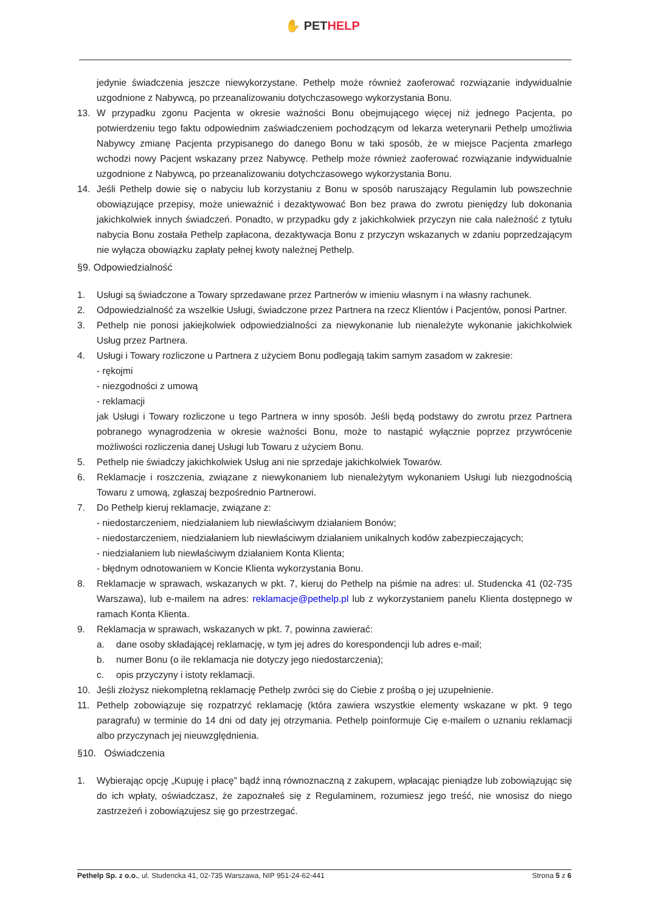✋ PETHELP
jedynie świadczenia jeszcze niewykorzystane. Pethelp może również zaoferować rozwiązanie indywidualnie uzgodnione z Nabywcą, po przeanalizowaniu dotychczasowego wykorzystania Bonu.
13. W przypadku zgonu Pacjenta w okresie ważności Bonu obejmującego więcej niż jednego Pacjenta, po potwierdzeniu tego faktu odpowiednim zaświadczeniem pochodzącym od lekarza weterynarii Pethelp umożliwia Nabywcy zmianę Pacjenta przypisanego do danego Bonu w taki sposób, że w miejsce Pacjenta zmarłego wchodzi nowy Pacjent wskazany przez Nabywcę. Pethelp może również zaoferować rozwiązanie indywidualnie uzgodnione z Nabywcą, po przeanalizowaniu dotychczasowego wykorzystania Bonu.
14. Jeśli Pethelp dowie się o nabyciu lub korzystaniu z Bonu w sposób naruszający Regulamin lub powszechnie obowiązujące przepisy, może unieważnić i dezaktywować Bon bez prawa do zwrotu pieniędzy lub dokonania jakichkolwiek innych świadczeń. Ponadto, w przypadku gdy z jakichkolwiek przyczyn nie cała należność z tytułu nabycia Bonu została Pethelp zapłacona, dezaktywacja Bonu z przyczyn wskazanych w zdaniu poprzedzającym nie wyłącza obowiązku zapłaty pełnej kwoty należnej Pethelp.
§9. Odpowiedzialność
1. Usługi są świadczone a Towary sprzedawane przez Partnerów w imieniu własnym i na własny rachunek.
2. Odpowiedzialność za wszelkie Usługi, świadczone przez Partnera na rzecz Klientów i Pacjentów, ponosi Partner.
3. Pethelp nie ponosi jakiejkolwiek odpowiedzialności za niewykonanie lub nienależyte wykonanie jakichkolwiek Usług przez Partnera.
4. Usługi i Towary rozliczone u Partnera z użyciem Bonu podlegają takim samym zasadom w zakresie:
- rękojmi
- niezgodności z umową
- reklamacji
jak Usługi i Towary rozliczone u tego Partnera w inny sposób. Jeśli będą podstawy do zwrotu przez Partnera pobranego wynagrodzenia w okresie ważności Bonu, może to nastąpić wyłącznie poprzez przywrócenie możliwości rozliczenia danej Usługi lub Towaru z użyciem Bonu.
5. Pethelp nie świadczy jakichkolwiek Usług ani nie sprzedaje jakichkolwiek Towarów.
6. Reklamacje i roszczenia, związane z niewykonaniem lub nienależytym wykonaniem Usługi lub niezgodnością Towaru z umową, zgłaszaj bezpośrednio Partnerowi.
7. Do Pethelp kieruj reklamacje, związane z:
- niedostarczeniem, niedziałaniem lub niewłaściwym działaniem Bonów;
- niedostarczeniem, niedziałaniem lub niewłaściwym działaniem unikalnych kodów zabezpieczających;
- niedziałaniem lub niewłaściwym działaniem Konta Klienta;
- błędnym odnotowaniem w Koncie Klienta wykorzystania Bonu.
8. Reklamacje w sprawach, wskazanych w pkt. 7, kieruj do Pethelp na piśmie na adres: ul. Studencka 41 (02-735 Warszawa), lub e-mailem na adres: reklamacje@pethelp.pl lub z wykorzystaniem panelu Klienta dostępnego w ramach Konta Klienta.
9. Reklamacja w sprawach, wskazanych w pkt. 7, powinna zawierać:
a. dane osoby składającej reklamację, w tym jej adres do korespondencji lub adres e-mail;
b. numer Bonu (o ile reklamacja nie dotyczy jego niedostarczenia);
c. opis przyczyny i istoty reklamacji.
10. Jeśli złożysz niekompletną reklamację Pethelp zwróci się do Ciebie z prośbą o jej uzupełnienie.
11. Pethelp zobowiązuje się rozpatrzyć reklamację (która zawiera wszystkie elementy wskazane w pkt. 9 tego paragrafu) w terminie do 14 dni od daty jej otrzymania. Pethelp poinformuje Cię e-mailem o uznaniu reklamacji albo przyczynach jej nieuwzględnienia.
§10. Oświadczenia
1. Wybierając opcję „Kupuję i płacę” bądź inną równoznaczną z zakupem, wpłacając pieniądze lub zobowiązując się do ich wpłaty, oświadczasz, że zapoznałeś się z Regulaminem, rozumiesz jego treść, nie wnosisz do niego zastrzeżeń i zobowiązujesz się go przestrzegać.
Pethelp Sp. z o.o., ul. Studencka 41, 02-735 Warszawa, NIP 951-24-62-441
Strona 5 z 6